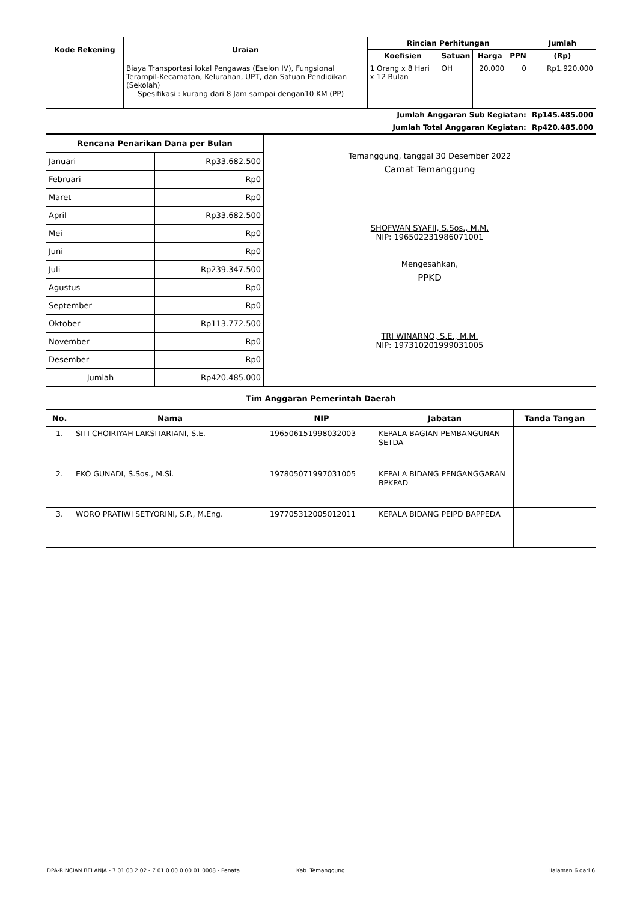| Kode Rekening | Uraian | Rincian Perhitungan | | | | Jumlah |
| --- | --- | --- | --- | --- | --- | --- |
| | | Koefisien | Satuan | Harga | PPN | (Rp) |
| | Biaya Transportasi lokal Pengawas (Eselon IV), Fungsional Terampil-Kecamatan, Kelurahan, UPT, dan Satuan Pendidikan (Sekolah) Spesifikasi : kurang dari 8 Jam sampai dengan10 KM (PP) | 1 Orang x 8 Hari x 12 Bulan | OH | 20.000 | 0 | Rp1.920.000 |
| Jumlah Anggaran Sub Kegiatan: | | | | | | Rp145.485.000 |
| Jumlah Total Anggaran Kegiatan: | | | | | | Rp420.485.000 |
| Rencana Penarikan Dana per Bulan | | Temanggung, tanggal 30 Desember 2022 Camat Temanggung SHOFWAN SYAFII, S.Sos., M.M. NIP: 196502231986071001 Mengesahkan, PPKD TRI WINARNO, S.E., M.M. NIP: 197310201999031005 |
| Januari | Rp33.682.500 | |
| Februari | Rp0 | |
| Maret | Rp0 | |
| April | Rp33.682.500 | |
| Mei | Rp0 | |
| Juni | Rp0 | |
| Juli | Rp239.347.500 | |
| Agustus | Rp0 | |
| September | Rp0 | |
| Oktober | Rp113.772.500 | |
| November | Rp0 | |
| Desember | Rp0 | |
| Jumlah | Rp420.485.000 | |
| Tim Anggaran Pemerintah Daerah | | | | |
| --- | --- | --- | --- | --- |
| No. | Nama | NIP | Jabatan | Tanda Tangan |
| 1. | SITI CHOIRIYAH LAKSITARIANI, S.E. | 196506151998032003 | KEPALA BAGIAN PEMBANGUNAN SETDA | |
| 2. | EKO GUNADI, S.Sos., M.Si. | 197805071997031005 | KEPALA BIDANG PENGANGGARAN BPKPAD | |
| 3. | WORO PRATIWI SETYORINI, S.P., M.Eng. | 197705312005012011 | KEPALA BIDANG PEIPD BAPPEDA | |
DPA-RINCIAN BELANJA - 7.01.03.2.02 - 7.01.0.00.0.00.01.0008 - Penata. Kab. Temanggung Halaman 6 dari 6